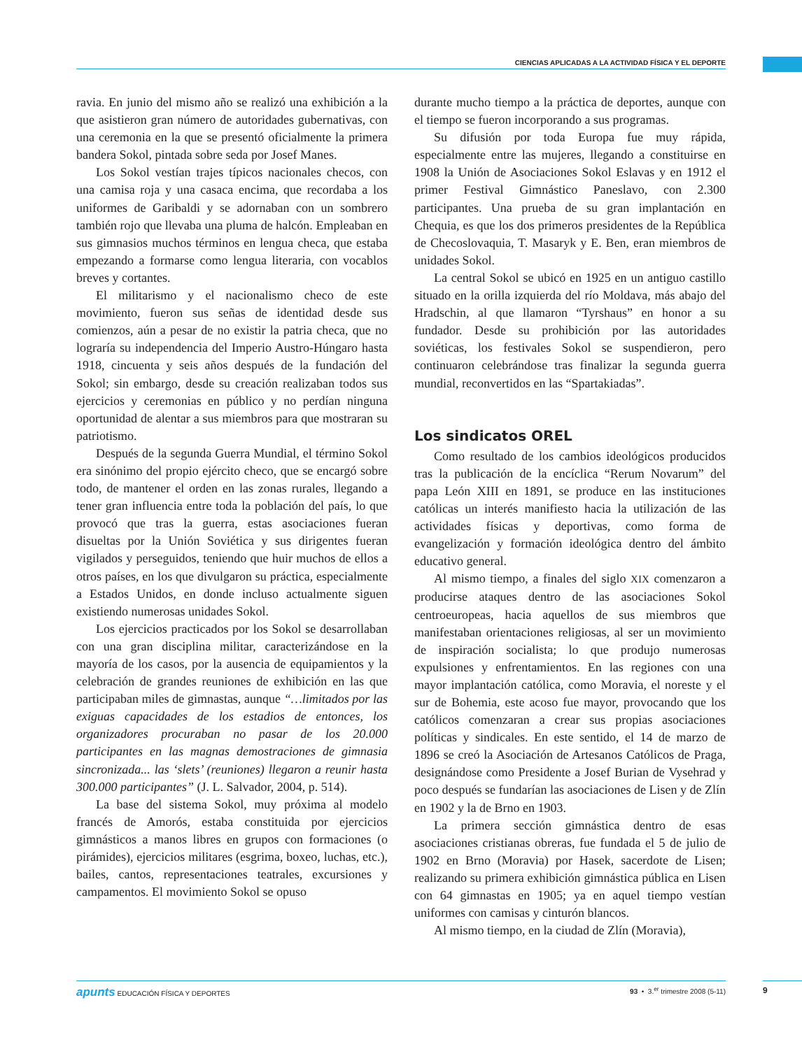CIENCIAS APLICADAS A LA ACTIVIDAD FÍSICA Y EL DEPORTE
ravia. En junio del mismo año se realizó una exhibición a la que asistieron gran número de autoridades gubernativas, con una ceremonia en la que se presentó oficialmente la primera bandera Sokol, pintada sobre seda por Josef Manes.
Los Sokol vestían trajes típicos nacionales checos, con una camisa roja y una casaca encima, que recordaba a los uniformes de Garibaldi y se adornaban con un sombrero también rojo que llevaba una pluma de halcón. Empleaban en sus gimnasios muchos términos en lengua checa, que estaba empezando a formarse como lengua literaria, con vocablos breves y cortantes.
El militarismo y el nacionalismo checo de este movimiento, fueron sus señas de identidad desde sus comienzos, aún a pesar de no existir la patria checa, que no lograría su independencia del Imperio Austro-Húngaro hasta 1918, cincuenta y seis años después de la fundación del Sokol; sin embargo, desde su creación realizaban todos sus ejercicios y ceremonias en público y no perdían ninguna oportunidad de alentar a sus miembros para que mostraran su patriotismo.
Después de la segunda Guerra Mundial, el término Sokol era sinónimo del propio ejército checo, que se encargó sobre todo, de mantener el orden en las zonas rurales, llegando a tener gran influencia entre toda la población del país, lo que provocó que tras la guerra, estas asociaciones fueran disueltas por la Unión Soviética y sus dirigentes fueran vigilados y perseguidos, teniendo que huir muchos de ellos a otros países, en los que divulgaron su práctica, especialmente a Estados Unidos, en donde incluso actualmente siguen existiendo numerosas unidades Sokol.
Los ejercicios practicados por los Sokol se desarrollaban con una gran disciplina militar, caracterizándose en la mayoría de los casos, por la ausencia de equipamientos y la celebración de grandes reuniones de exhibición en las que participaban miles de gimnastas, aunque “…limitados por las exiguas capacidades de los estadios de entonces, los organizadores procuraban no pasar de los 20.000 participantes en las magnas demostraciones de gimnasia sincronizada... las ‘slets’ (reuniones) llegaron a reunir hasta 300.000 participantes” (J. L. Salvador, 2004, p. 514).
La base del sistema Sokol, muy próxima al modelo francés de Amorós, estaba constituida por ejercicios gimnásticos a manos libres en grupos con formaciones (o pirámides), ejercicios militares (esgrima, boxeo, luchas, etc.), bailes, cantos, representaciones teatrales, excursiones y campamentos. El movimiento Sokol se opuso
durante mucho tiempo a la práctica de deportes, aunque con el tiempo se fueron incorporando a sus programas.
Su difusión por toda Europa fue muy rápida, especialmente entre las mujeres, llegando a constituirse en 1908 la Unión de Asociaciones Sokol Eslavas y en 1912 el primer Festival Gimnástico Paneslavo, con 2.300 participantes. Una prueba de su gran implantación en Chequia, es que los dos primeros presidentes de la República de Checoslovaquia, T. Masaryk y E. Ben, eran miembros de unidades Sokol.
La central Sokol se ubicó en 1925 en un antiguo castillo situado en la orilla izquierda del río Moldava, más abajo del Hradschin, al que llamaron “Tyrshaus” en honor a su fundador. Desde su prohibición por las autoridades soviéticas, los festivales Sokol se suspendieron, pero continuaron celebrándose tras finalizar la segunda guerra mundial, reconvertidos en las “Spartakiadas”.
Los sindicatos OREL
Como resultado de los cambios ideológicos producidos tras la publicación de la encíclica “Rerum Novarum” del papa León XIII en 1891, se produce en las instituciones católicas un interés manifiesto hacia la utilización de las actividades físicas y deportivas, como forma de evangelización y formación ideológica dentro del ámbito educativo general.
Al mismo tiempo, a finales del siglo XIX comenzaron a producirse ataques dentro de las asociaciones Sokol centroeuropeas, hacia aquellos de sus miembros que manifestaban orientaciones religiosas, al ser un movimiento de inspiración socialista; lo que produjo numerosas expulsiones y enfrentamientos. En las regiones con una mayor implantación católica, como Moravia, el noreste y el sur de Bohemia, este acoso fue mayor, provocando que los católicos comenzaran a crear sus propias asociaciones políticas y sindicales. En este sentido, el 14 de marzo de 1896 se creó la Asociación de Artesanos Católicos de Praga, designándose como Presidente a Josef Burian de Vysehrad y poco después se fundarían las asociaciones de Lisen y de Zlín en 1902 y la de Brno en 1903.
La primera sección gimnástica dentro de esas asociaciones cristianas obreras, fue fundada el 5 de julio de 1902 en Brno (Moravia) por Hasek, sacerdote de Lisen; realizando su primera exhibición gimnástica pública en Lisen con 64 gimnastas en 1905; ya en aquel tiempo vestían uniformes con camisas y cinturón blancos.
Al mismo tiempo, en la ciudad de Zlín (Moravia),
apunts EDUCACIÓN FÍSICA Y DEPORTES 93 • 3.<sup>er</sup> trimestre 2008 (5-11) 9